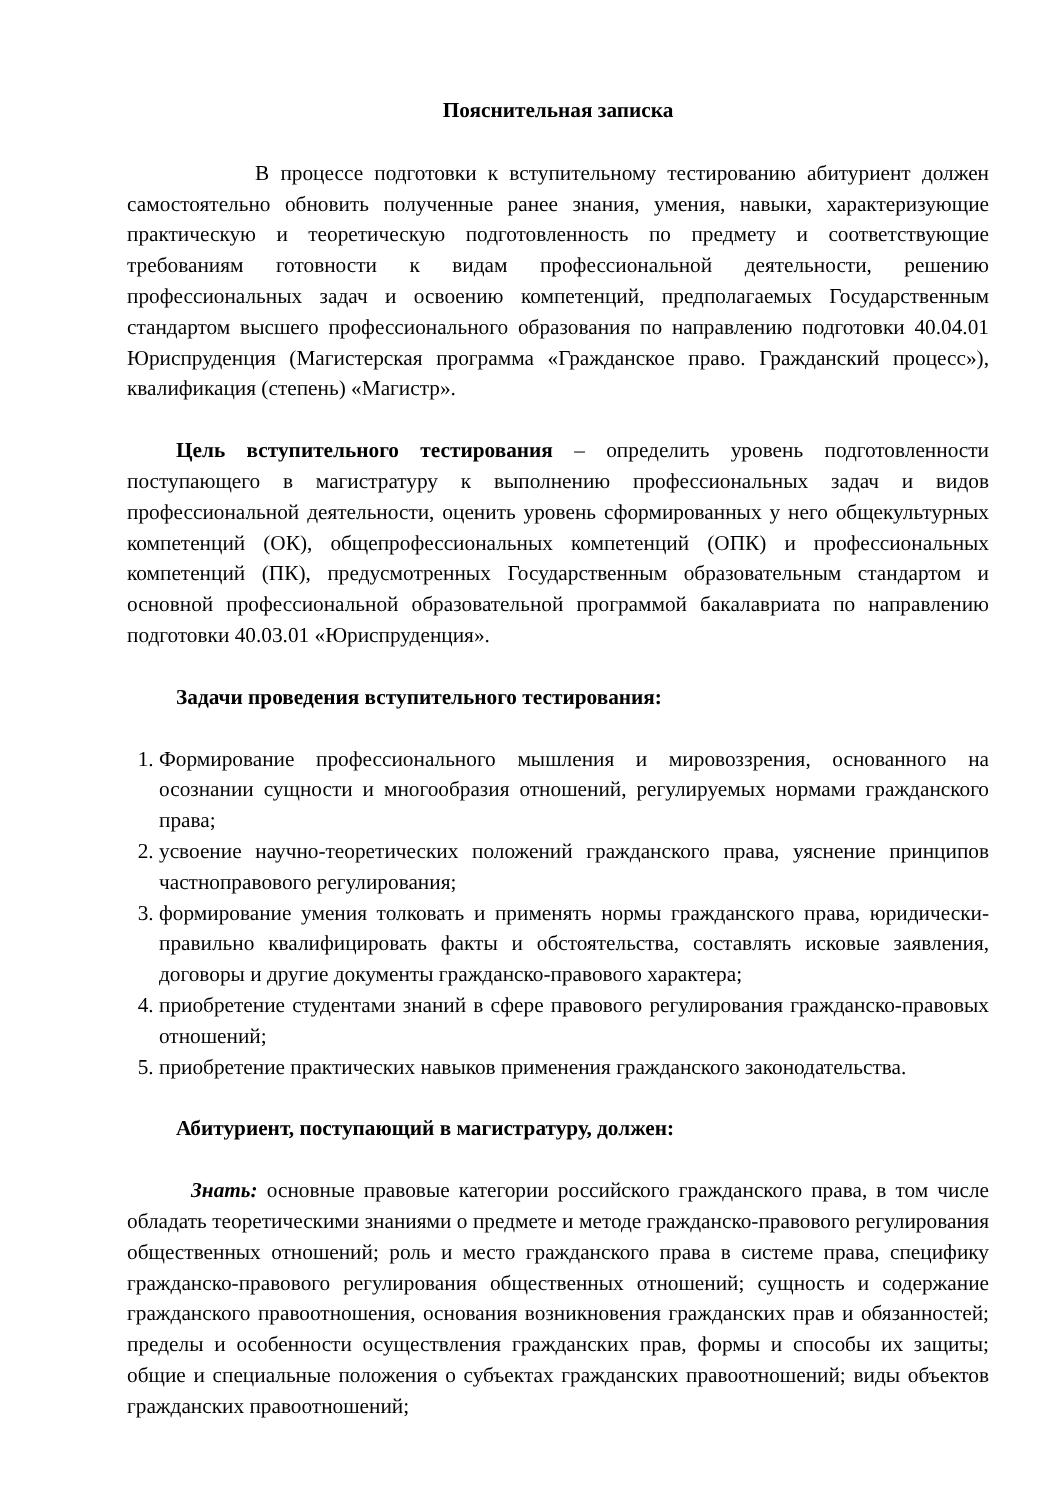Пояснительная записка
В процессе подготовки к вступительному тестированию абитуриент должен самостоятельно обновить полученные ранее знания, умения, навыки, характеризующие практическую и теоретическую подготовленность по предмету и соответствующие требованиям готовности к видам профессиональной деятельности, решению профессиональных задач и освоению компетенций, предполагаемых Государственным стандартом высшего профессионального образования по направлению подготовки 40.04.01 Юриспруденция (Магистерская программа «Гражданское право. Гражданский процесс»), квалификация (степень) «Магистр».
Цель вступительного тестирования – определить уровень подготовленности поступающего в магистратуру к выполнению профессиональных задач и видов профессиональной деятельности, оценить уровень сформированных у него общекультурных компетенций (ОК), общепрофессиональных компетенций (ОПК) и профессиональных компетенций (ПК), предусмотренных Государственным образовательным стандартом и основной профессиональной образовательной программой бакалавриата по направлению подготовки 40.03.01 «Юриспруденция».
Задачи проведения вступительного тестирования:
1. Формирование профессионального мышления и мировоззрения, основанного на осознании сущности и многообразия отношений, регулируемых нормами гражданского права;
2. усвоение научно-теоретических положений гражданского права, уяснение принципов частноправового регулирования;
3. формирование умения толковать и применять нормы гражданского права, юридически-правильно квалифицировать факты и обстоятельства, составлять исковые заявления, договоры и другие документы гражданско-правового характера;
4. приобретение студентами знаний в сфере правового регулирования гражданско-правовых отношений;
5. приобретение практических навыков применения гражданского законодательства.
Абитуриент, поступающий в магистратуру, должен:
Знать: основные правовые категории российского гражданского права, в том числе обладать теоретическими знаниями о предмете и методе гражданско-правового регулирования общественных отношений; роль и место гражданского права в системе права, специфику гражданско-правового регулирования общественных отношений; сущность и содержание гражданского правоотношения, основания возникновения гражданских прав и обязанностей; пределы и особенности осуществления гражданских прав, формы и способы их защиты; общие и специальные положения о субъектах гражданских правоотношений; виды объектов гражданских правоотношений;